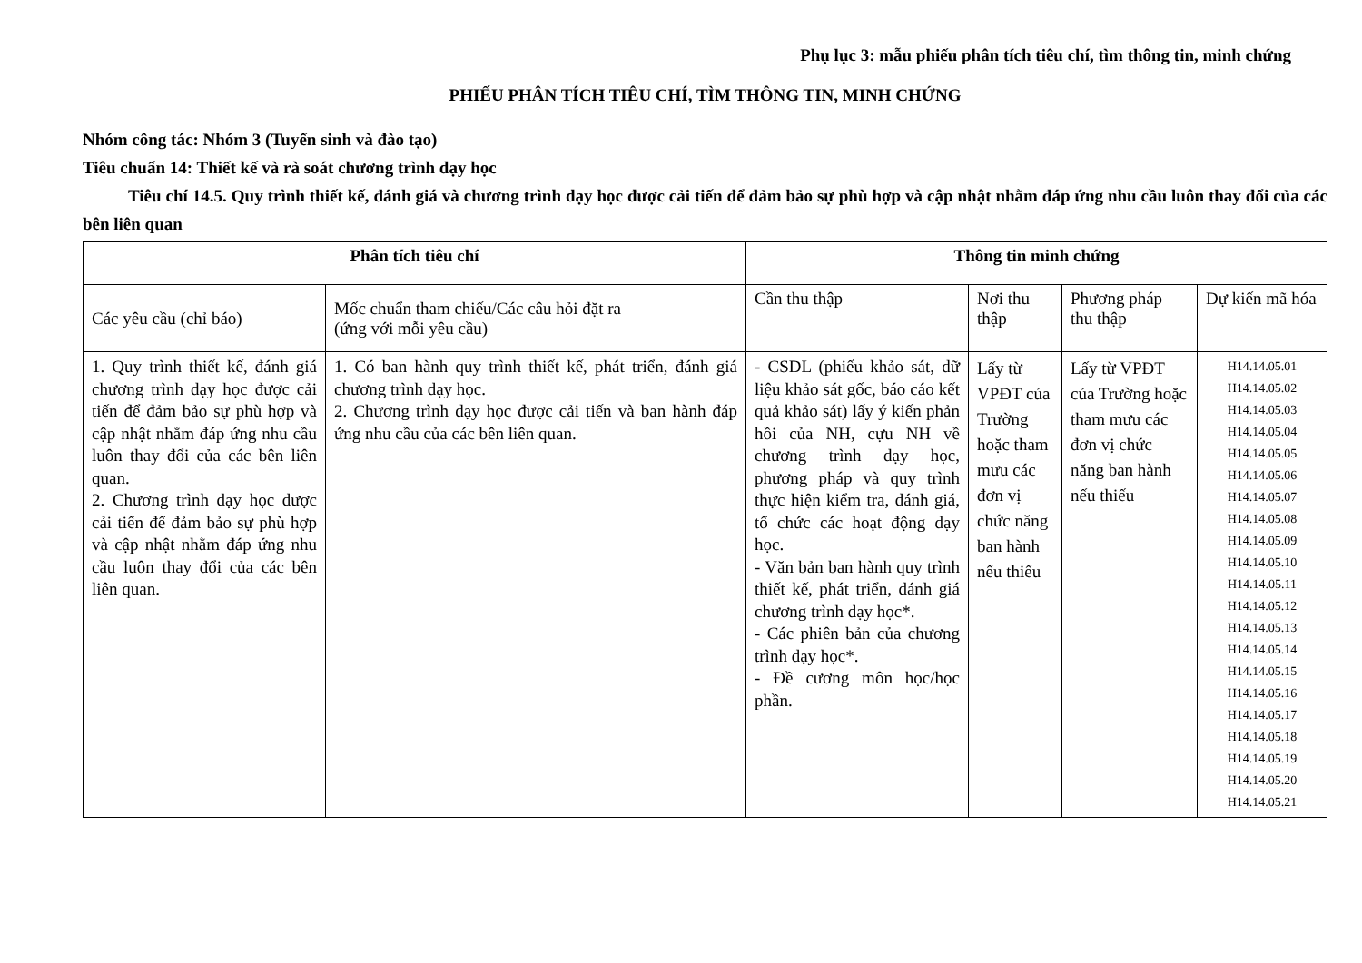Phụ lục 3: mẫu phiếu phân tích tiêu chí, tìm thông tin, minh chứng
PHIẾU PHÂN TÍCH TIÊU CHÍ, TÌM THÔNG TIN, MINH CHỨNG
Nhóm công tác: Nhóm 3 (Tuyển sinh và đào tạo)
Tiêu chuẩn 14: Thiết kế và rà soát chương trình dạy học
Tiêu chí 14.5. Quy trình thiết kế, đánh giá và chương trình dạy học được cải tiến để đảm bảo sự phù hợp và cập nhật nhằm đáp ứng nhu cầu luôn thay đổi của các bên liên quan
| Phân tích tiêu chí | | Thông tin minh chứng | | | |
| --- | --- | --- | --- | --- | --- |
| Các yêu cầu (chỉ báo) | Mốc chuẩn tham chiếu/Các câu hỏi đặt ra (ứng với mỗi yêu cầu) | Cần thu thập | Nơi thu thập | Phương pháp thu thập | Dự kiến mã hóa |
| 1. Quy trình thiết kế, đánh giá chương trình dạy học được cải tiến để đảm bảo sự phù hợp và cập nhật nhằm đáp ứng nhu cầu luôn thay đổi của các bên liên quan. 2. Chương trình dạy học được cải tiến để đảm bảo sự phù hợp và cập nhật nhằm đáp ứng nhu cầu luôn thay đổi của các bên liên quan. | 1. Có ban hành quy trình thiết kế, phát triển, đánh giá chương trình dạy học. 2. Chương trình dạy học được cải tiến và ban hành đáp ứng nhu cầu của các bên liên quan. | - CSDL (phiếu khảo sát, dữ liệu khảo sát gốc, báo cáo kết quả khảo sát) lấy ý kiến phản hồi của NH, cựu NH về chương trình dạy học, phương pháp và quy trình thực hiện kiểm tra, đánh giá, tổ chức các hoạt động dạy học. - Văn bản ban hành quy trình thiết kế, phát triển, đánh giá chương trình dạy học*. - Các phiên bản của chương trình dạy học*. - Đề cương môn học/học phần. | Lấy từ VPĐT của Trường hoặc tham mưu các đơn vị chức năng ban hành nếu thiếu | Lấy từ VPĐT của Trường hoặc tham mưu các đơn vị chức năng ban hành nếu thiếu | H14.14.05.01 H14.14.05.02 H14.14.05.03 H14.14.05.04 H14.14.05.05 H14.14.05.06 H14.14.05.07 H14.14.05.08 H14.14.05.09 H14.14.05.10 H14.14.05.11 H14.14.05.12 H14.14.05.13 H14.14.05.14 H14.14.05.15 H14.14.05.16 H14.14.05.17 H14.14.05.18 H14.14.05.19 H14.14.05.20 H14.14.05.21 |